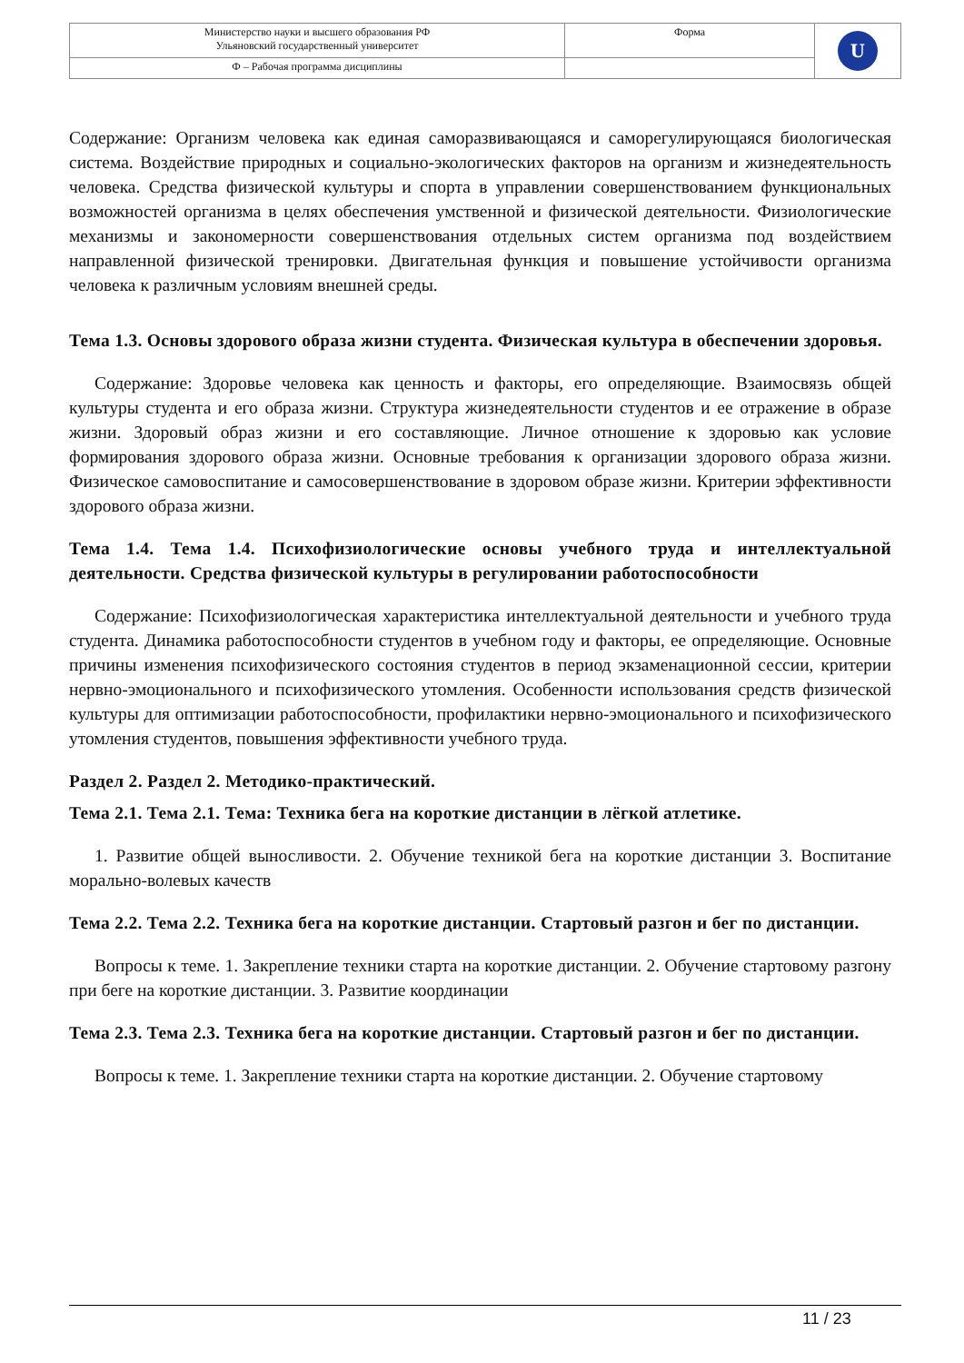| Министерство науки и высшего образования РФ Ульяновский государственный университет | Форма | U |
| Ф – Рабочая программа дисциплины | | |
Содержание: Организм человека как единая саморазвивающаяся и саморегулирующаяся биологическая система. Воздействие природных и социально-экологических факторов на организм и жизнедеятельность человека. Средства физической культуры и спорта в управлении совершенствованием функциональных возможностей организма в целях обеспечения умственной и физической деятельности. Физиологические механизмы и закономерности совершенствования отдельных систем организма под воздействием направленной физической тренировки. Двигательная функция и повышение устойчивости организма человека к различным условиям внешней среды.
Тема 1.3. Основы здорового образа жизни студента. Физическая культура в обеспечении здоровья.
Содержание: Здоровье человека как ценность и факторы, его определяющие. Взаимосвязь общей культуры студента и его образа жизни. Структура жизнедеятельности студентов и ее отражение в образе жизни. Здоровый образ жизни и его составляющие. Личное отношение к здоровью как условие формирования здорового образа жизни. Основные требования к организации здорового образа жизни. Физическое самовоспитание и самосовершенствование в здоровом образе жизни. Критерии эффективности здорового образа жизни.
Тема 1.4. Тема 1.4. Психофизиологические основы учебного труда и интеллектуальной деятельности. Средства физической культуры в регулировании работоспособности
Содержание: Психофизиологическая характеристика интеллектуальной деятельности и учебного труда студента. Динамика работоспособности студентов в учебном году и факторы, ее определяющие. Основные причины изменения психофизического состояния студентов в период экзаменационной сессии, критерии нервно-эмоционального и психофизического утомления. Особенности использования средств физической культуры для оптимизации работоспособности, профилактики нервно-эмоционального и психофизического утомления студентов, повышения эффективности учебного труда.
Раздел 2. Раздел 2. Методико-практический.
Тема 2.1. Тема 2.1. Тема: Техника бега на короткие дистанции в лёгкой атлетике.
1. Развитие общей выносливости. 2. Обучение техникой бега на короткие дистанции 3. Воспитание морально-волевых качеств
Тема 2.2. Тема 2.2. Техника бега на короткие дистанции. Стартовый разгон и бег по дистанции.
Вопросы к теме. 1. Закрепление техники старта на короткие дистанции. 2. Обучение стартовому разгону при беге на короткие дистанции. 3. Развитие координации
Тема 2.3. Тема 2.3. Техника бега на короткие дистанции. Стартовый разгон и бег по дистанции.
Вопросы к теме. 1. Закрепление техники старта на короткие дистанции. 2. Обучение стартовому
11 / 23